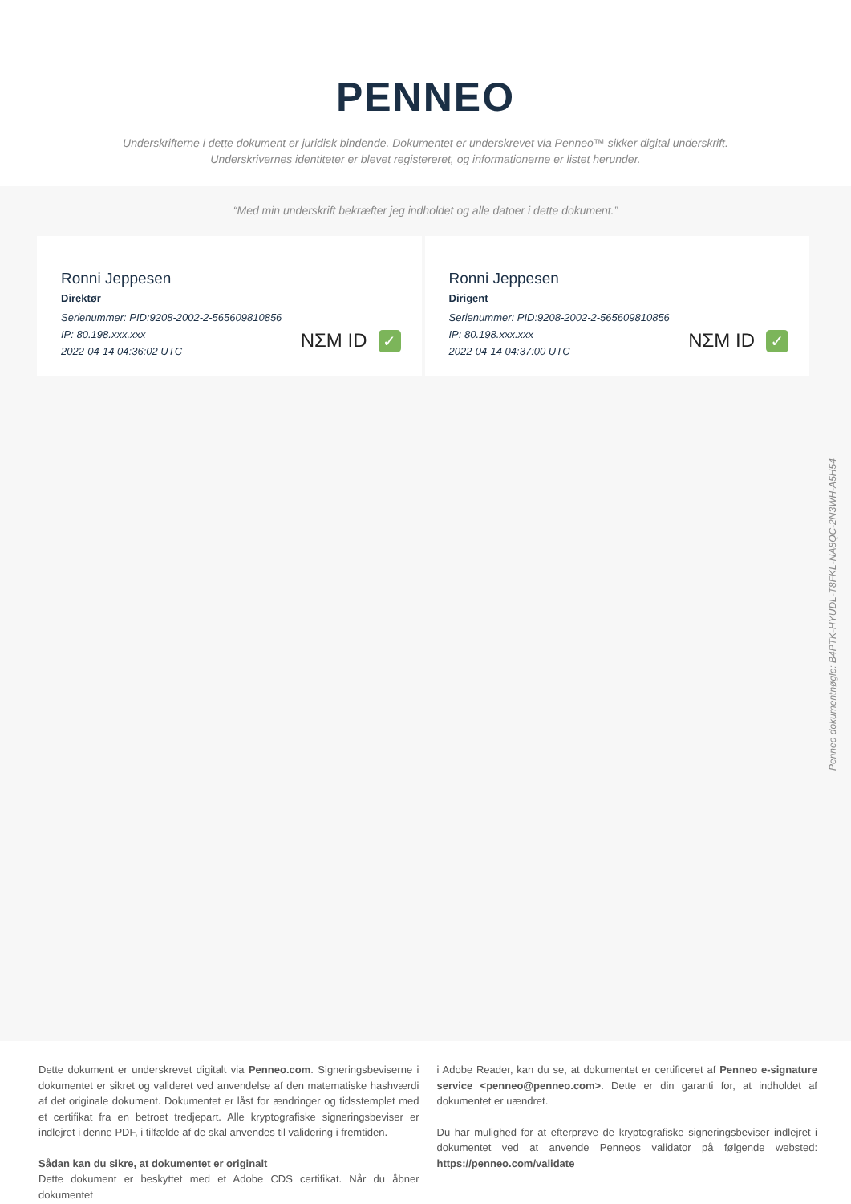PENNEO
Underskrifterne i dette dokument er juridisk bindende. Dokumentet er underskrevet via Penneo™ sikker digital underskrift.
Underskrivernes identiteter er blevet registereret, og informationerne er listet herunder.
“Med min underskrift bekræfter jeg indholdet og alle datoer i dette dokument.”
Ronni Jeppesen
Direktør
Serienummer: PID:9208-2002-2-565609810856
IP: 80.198.xxx.xxx
2022-04-14 04:36:02 UTC
NΣM ID ✓
Ronni Jeppesen
Dirigent
Serienummer: PID:9208-2002-2-565609810856
IP: 80.198.xxx.xxx
2022-04-14 04:37:00 UTC
NΣM ID ✓
Penneo dokumentnøgle: B4PTK-HYUDL-T8FKL-NA8QC-2N3WH-A5H54
Dette dokument er underskrevet digitalt via Penneo.com. Signeringsbeviserne i dokumentet er sikret og valideret ved anvendelse af den matematiske hashværdi af det originale dokument. Dokumentet er låst for ændringer og tidsstemplet med et certifikat fra en betroet tredjepart. Alle kryptografiske signeringsbeviser er indlejret i denne PDF, i tilfælde af de skal anvendes til validering i fremtiden.
Sådan kan du sikre, at dokumentet er originalt
Dette dokument er beskyttet med et Adobe CDS certifikat. Når du åbner dokumentet
i Adobe Reader, kan du se, at dokumentet er certificeret af Penneo e-signature service <penneo@penneo.com>. Dette er din garanti for, at indholdet af dokumentet er uændret.
Du har mulighed for at efterprøve de kryptografiske signeringsbeviser indlejret i dokumentet ved at anvende Penneos validator på følgende websted: https://penneo.com/validate